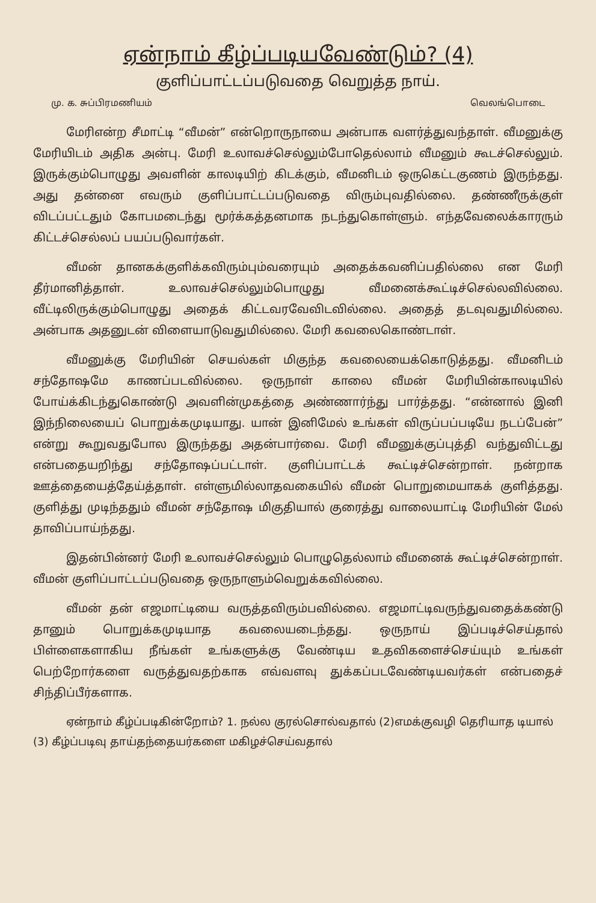ஏன்நாம் கீழ்ப்படியவேண்டும்? (4)
குளிப்பாட்டப்படுவதை வெறுத்த நாய்.
மு. க. சுப்பிரமணியம் வெலங்பொடை
மேரிஎன்ற சீமாட்டி “வீமன்” என்றொருநாயை அன்பாக வளர்த்துவந்தாள். வீமனுக்கு மேரியிடம் அதிக அன்பு. மேரி உலாவச்செல்லும்போதெல்லாம் வீமனும் கூடச்செல்லும். இருக்கும்பொழுது அவளின் காலடியிற் கிடக்கும், வீமனிடம் ஒருகெட்டகுணம் இருந்தது. அது தன்னை எவரும் குளிப்பாட்டப்படுவதை விரும்புவதில்லை. தண்ணீருக்குள் விடப்பட்டதும் கோபமடைந்து மூர்க்கத்தனமாக நடந்துகொள்ளும். எந்தவேலைக்காரரும் கிட்டச்செல்லப் பயப்படுவார்கள்.
வீமன் தானகக்குளிக்கவிரும்பும்வரையும் அதைக்கவனிப்பதில்லை என மேரி தீர்மானித்தாள். உலாவச்செல்லும்பொழுது வீமனைக்கூட்டிச்செல்லவில்லை. வீட்டிலிருக்கும்பொழுது அதைக் கிட்டவரவேவிடவில்லை. அதைத் தடவுவதுமில்லை. அன்பாக அதனுடன் விளையாடுவதுமில்லை. மேரி கவலைகொண்டாள்.
வீமனுக்கு மேரியின் செயல்கள் மிகுந்த கவலையைக்கொடுத்தது. வீமனிடம் சந்தோஷமே காணப்படவில்லை. ஒருநாள் காலை வீமன் மேரியின்காலடியில் போய்க்கிடந்துகொண்டு அவளின்முகத்தை அண்ணார்ந்து பார்த்தது. “என்னால் இனி இந்நிலையைப் பொறுக்கமுடியாது. யான் இனிமேல் உங்கள் விருப்பப்படியே நடப்பேன்” என்று கூறுவதுபோல இருந்தது அதன்பார்வை. மேரி வீமனுக்குப்புத்தி வந்துவிட்டது என்பதையறிந்து சந்தோஷப்பட்டாள். குளிப்பாட்டக் கூட்டிச்சென்றாள். நன்றாக ஊத்தையைத்தேய்த்தாள். எள்ளுமில்லாதவகையில் வீமன் பொறுமையாகக் குளித்தது. குளித்து முடிந்ததும் வீமன் சந்தோஷ மிகுதியால் குரைத்து வாலையாட்டி மேரியின் மேல் தாவிப்பாய்ந்தது.
இதன்பின்னர் மேரி உலாவச்செல்லும் பொழுதெல்லாம் வீமனைக் கூட்டிச்சென்றாள். வீமன் குளிப்பாட்டப்படுவதை ஒருநாளும்வெறுக்கவில்லை.
வீமன் தன் எஜமாட்டியை வருத்தவிரும்பவில்லை. எஜமாட்டிவருந்துவதைக்கண்டு தானும் பொறுக்கமுடியாத கவலையடைந்தது. ஒருநாய் இப்படிச்செய்தால் பிள்ளைகளாகிய நீங்கள் உங்களுக்கு வேண்டிய உதவிகளைச்செய்யும் உங்கள் பெற்றோர்களை வருத்துவதற்காக எவ்வளவு துக்கப்படவேண்டியவர்கள் என்பதைச் சிந்திப்பீர்களாக.
ஏன்நாம் கீழ்ப்படிகின்றோம்? 1. நல்ல குரல்சொல்வதால் (2)எமக்குவழி தெரியாத டியால் (3) கீழ்ப்படிவு தாய்தந்தையர்களை மகிழச்செய்வதால்